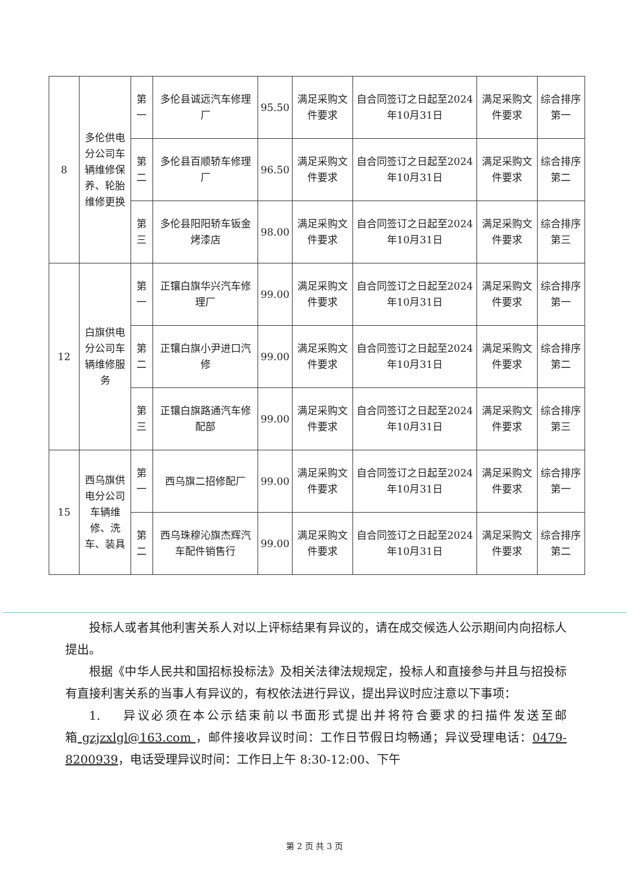| 8 | 多伦供电分公司车辆维修保养、轮胎维修更换 | 第一 | 多伦县诚远汽车修理厂 | 95.50 | 满足采购文件要求 | 自合同签订之日起至2024年10月31日 | 满足采购文件要求 | 综合排序第一 |
| | | 第二 | 多伦县百顺轿车修理厂 | 96.50 | 满足采购文件要求 | 自合同签订之日起至2024年10月31日 | 满足采购文件要求 | 综合排序第二 |
| | | 第三 | 多伦县阳阳轿车钣金烤漆店 | 98.00 | 满足采购文件要求 | 自合同签订之日起至2024年10月31日 | 满足采购文件要求 | 综合排序第三 |
| 12 | 白旗供电分公司车辆维修服务 | 第一 | 正镶白旗华兴汽车修理厂 | 99.00 | 满足采购文件要求 | 自合同签订之日起至2024年10月31日 | 满足采购文件要求 | 综合排序第一 |
| | | 第二 | 正镶白旗小尹进口汽修 | 99.00 | 满足采购文件要求 | 自合同签订之日起至2024年10月31日 | 满足采购文件要求 | 综合排序第二 |
| | | 第三 | 正镶白旗路通汽车修配部 | 99.00 | 满足采购文件要求 | 自合同签订之日起至2024年10月31日 | 满足采购文件要求 | 综合排序第三 |
| 15 | 西乌旗供电分公司车辆维修、洗车、装具 | 第一 | 西乌旗二招修配厂 | 99.00 | 满足采购文件要求 | 自合同签订之日起至2024年10月31日 | 满足采购文件要求 | 综合排序第一 |
| | | 第二 | 西乌珠穆沁旗杰辉汽车配件销售行 | 99.00 | 满足采购文件要求 | 自合同签订之日起至2024年10月31日 | 满足采购文件要求 | 综合排序第二 |
投标人或者其他利害关系人对以上评标结果有异议的，请在成交候选人公示期间内向招标人提出。
根据《中华人民共和国招标投标法》及相关法律法规规定，投标人和直接参与并且与招投标有直接利害关系的当事人有异议的，有权依法进行异议，提出异议时应注意以下事项：
1. 异议必须在本公示结束前以书面形式提出并将符合要求的扫描件发送至邮箱 gzjzxlgl@163.com ，邮件接收异议时间：工作日节假日均畅通；异议受理电话：0479-8200939，电话受理异议时间：工作日上午 8:30-12:00、下午
第 2 页 共 3 页